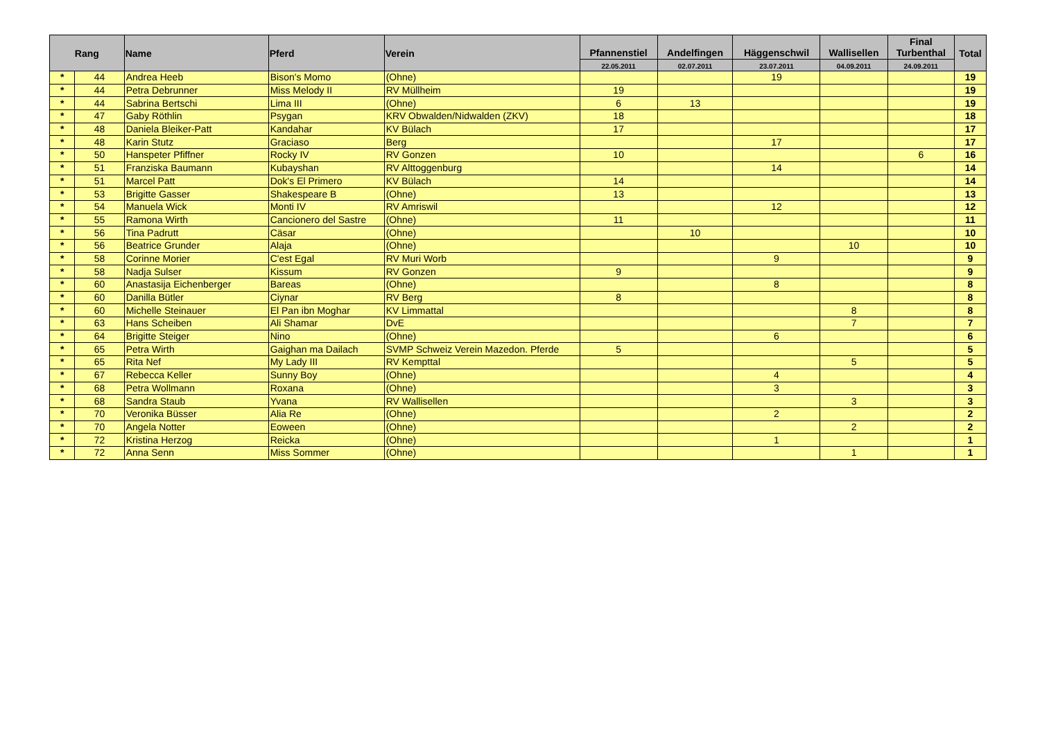| Rang | | Name | Pferd | Verein | Pfannenstiel | Andelfingen | Häggenschwil | Wallisellen | Final Turbenthal | Total |
| --- | --- | --- | --- | --- | --- | --- | --- | --- | --- | --- |
| | | | | | 22.05.2011 | 02.07.2011 | 23.07.2011 | 04.09.2011 | 24.09.2011 | |
| * | 44 | Andrea Heeb | Bison's Momo | (Ohne) | | | 19 | | | 19 |
| * | 44 | Petra Debrunner | Miss Melody II | RV Müllheim | 19 | | | | | 19 |
| * | 44 | Sabrina Bertschi | Lima III | (Ohne) | 6 | 13 | | | | 19 |
| * | 47 | Gaby Röthlin | Psygan | KRV Obwalden/Nidwalden (ZKV) | 18 | | | | | 18 |
| * | 48 | Daniela Bleiker-Patt | Kandahar | KV Bülach | 17 | | | | | 17 |
| * | 48 | Karin Stutz | Graciaso | Berg | | | 17 | | | 17 |
| * | 50 | Hanspeter Pfiffner | Rocky IV | RV Gonzen | 10 | | | | 6 | 16 |
| * | 51 | Franziska Baumann | Kubayshan | RV Alttoggenburg | | | 14 | | | 14 |
| * | 51 | Marcel Patt | Dok's El Primero | KV Bülach | 14 | | | | | 14 |
| * | 53 | Brigitte Gasser | Shakespeare B | (Ohne) | 13 | | | | | 13 |
| * | 54 | Manuela Wick | Monti IV | RV Amriswil | | | 12 | | | 12 |
| * | 55 | Ramona Wirth | Cancionero del Sastre | (Ohne) | 11 | | | | | 11 |
| * | 56 | Tina Padrutt | Cäsar | (Ohne) | | 10 | | | | 10 |
| * | 56 | Beatrice Grunder | Alaja | (Ohne) | | | | 10 | | 10 |
| * | 58 | Corinne Morier | C'est Egal | RV Muri Worb | | | 9 | | | 9 |
| * | 58 | Nadja Sulser | Kissum | RV Gonzen | 9 | | | | | 9 |
| * | 60 | Anastasija Eichenberger | Bareas | (Ohne) | | | 8 | | | 8 |
| * | 60 | Danilla Bütler | Ciynar | RV Berg | 8 | | | | | 8 |
| * | 60 | Michelle Steinauer | El Pan ibn Moghar | KV Limmattal | | | | 8 | | 8 |
| * | 63 | Hans Scheiben | Ali Shamar | DvE | | | | 7 | | 7 |
| * | 64 | Brigitte Steiger | Nino | (Ohne) | | | 6 | | | 6 |
| * | 65 | Petra Wirth | Gaighan ma Dailach | SVMP Schweiz Verein Mazedon. Pferde | 5 | | | | | 5 |
| * | 65 | Rita Nef | My Lady III | RV Kempttal | | | | 5 | | 5 |
| * | 67 | Rebecca Keller | Sunny Boy | (Ohne) | | | 4 | | | 4 |
| * | 68 | Petra Wollmann | Roxana | (Ohne) | | | 3 | | | 3 |
| * | 68 | Sandra Staub | Yvana | RV Wallisellen | | | | 3 | | 3 |
| * | 70 | Veronika Büsser | Alia Re | (Ohne) | | | 2 | | | 2 |
| * | 70 | Angela Notter | Eoween | (Ohne) | | | | 2 | | 2 |
| * | 72 | Kristina Herzog | Reicka | (Ohne) | | | 1 | | | 1 |
| * | 72 | Anna Senn | Miss Sommer | (Ohne) | | | | 1 | | 1 |